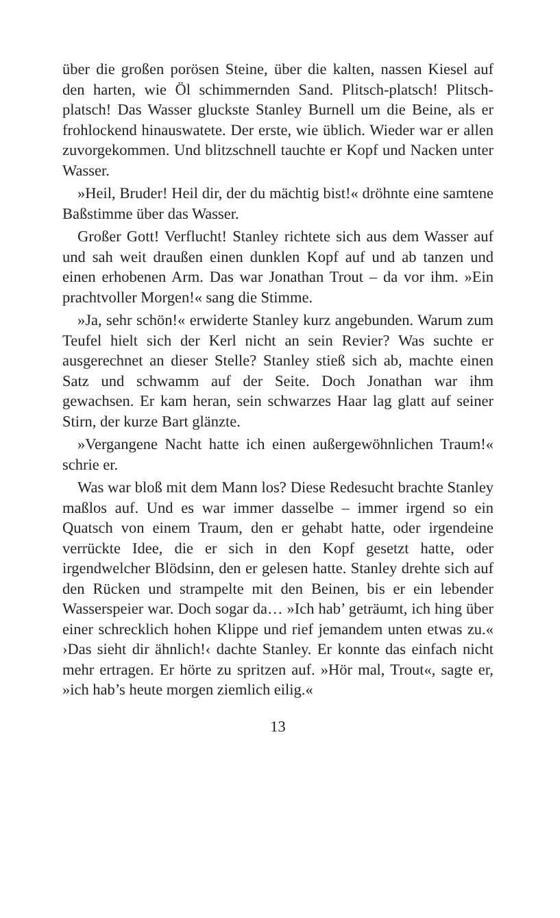über die großen porösen Steine, über die kalten, nassen Kiesel auf den harten, wie Öl schimmernden Sand. Plitsch-platsch! Plitsch-platsch! Das Wasser gluckste Stanley Burnell um die Beine, als er frohlockend hinauswatete. Der erste, wie üblich. Wieder war er allen zuvorgekommen. Und blitzschnell tauchte er Kopf und Nacken unter Wasser.
»Heil, Bruder! Heil dir, der du mächtig bist!« dröhnte eine samtene Baßstimme über das Wasser.
Großer Gott! Verflucht! Stanley richtete sich aus dem Wasser auf und sah weit draußen einen dunklen Kopf auf und ab tanzen und einen erhobenen Arm. Das war Jonathan Trout – da vor ihm. »Ein prachtvoller Morgen!« sang die Stimme.
»Ja, sehr schön!« erwiderte Stanley kurz angebunden. Warum zum Teufel hielt sich der Kerl nicht an sein Revier? Was suchte er ausgerechnet an dieser Stelle? Stanley stieß sich ab, machte einen Satz und schwamm auf der Seite. Doch Jonathan war ihm gewachsen. Er kam heran, sein schwarzes Haar lag glatt auf seiner Stirn, der kurze Bart glänzte.
»Vergangene Nacht hatte ich einen außergewöhnlichen Traum!« schrie er.
Was war bloß mit dem Mann los? Diese Redesucht brachte Stanley maßlos auf. Und es war immer dasselbe – immer irgend so ein Quatsch von einem Traum, den er gehabt hatte, oder irgendeine verrückte Idee, die er sich in den Kopf gesetzt hatte, oder irgendwelcher Blödsinn, den er gelesen hatte. Stanley drehte sich auf den Rücken und strampelte mit den Beinen, bis er ein lebender Wasserspeier war. Doch sogar da… »Ich hab’ geträumt, ich hing über einer schrecklich hohen Klippe und rief jemandem unten etwas zu.« ›Das sieht dir ähnlich!‹ dachte Stanley. Er konnte das einfach nicht mehr ertragen. Er hörte zu spritzen auf. »Hör mal, Trout«, sagte er, »ich hab’s heute morgen ziemlich eilig.«
13